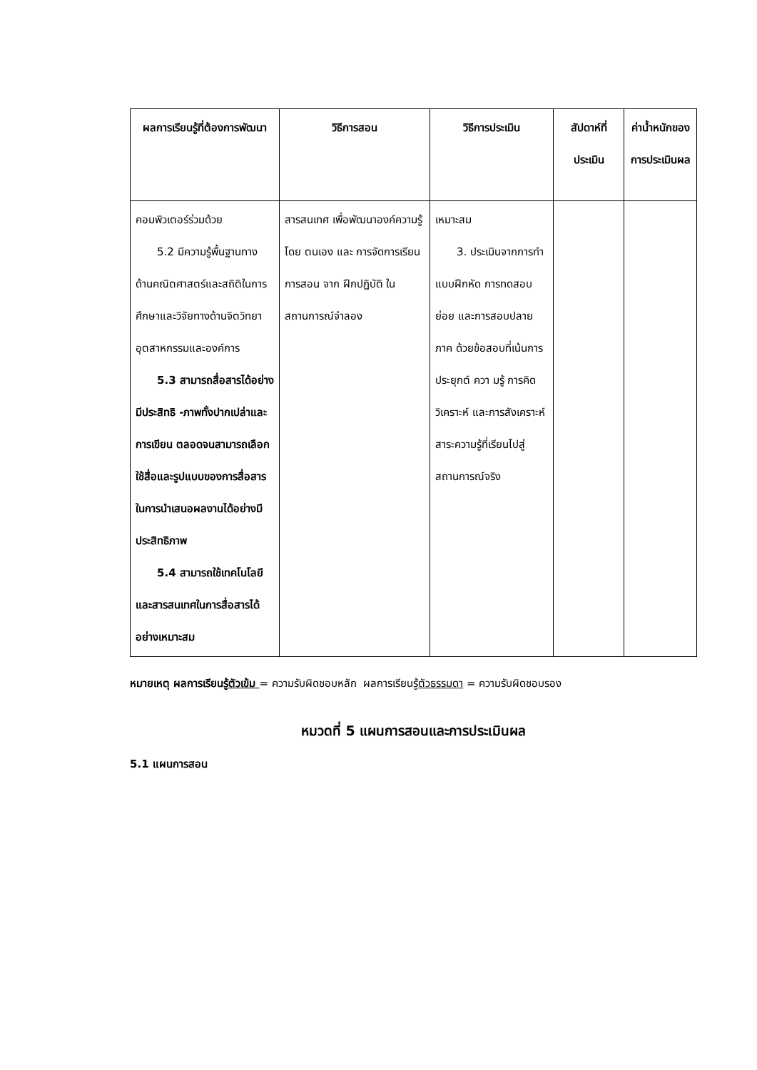| ผลการเรียนรู้ที่ต้องการพัฒนา | วิธีการสอน | วิธีการประเมิน | สัปดาห์ที่ประเมิน | ค่าน้ำหนักของการประเมินผล |
| --- | --- | --- | --- | --- |
| คอมพิวเตอร์ร่วมด้วย 5.2 มีความรู้พื้นฐาน ทางด้านคณิตศาสตร์และสถิติในการศึกษาและวิจัยทางด้านจิตวิทยาอุตสาหกรรมและองค์การ 5.3 สามารถสื่อสาร ได้อย่างมีประสิทธิ -ภาพทั้งปากเปล่าและการเขียน ตลอดจนสามารถเลือกใช้สื่อและรูปแบบของการสื่อสารในการนำเสนอผลงานได้อย่างมีประสิทธิภาพ 5.4 สามารถใช้ เทคโนโลยีและสารสนเทศในการสื่อสารได้อย่างเหมาะสม | สารสนเทศ เพื่อพัฒนาองค์ความรู้โดย ตนเอง และ การจัดการเรียนการสอน จาก ฝึกปฏิบัติ ใน สถานการณ์จำลอง | เหมาะสม 3. ประเมินจาก การทำแบบฝึกหัด การทดสอบย่อย และการสอบปลายภาค ด้วยข้อสอบที่เน้นการประยุกต์ ควา มรู้ การคิดวิเคราะห์ และการสังเคราะห์สาระความรู้ที่เรียนไปสู่สถานการณ์จริง | | |
หมายเหตุ ผลการเรียนรู้ตัวเข้ม = ความรับผิดชอบหลัก ผลการเรียนรู้ตัวธรรมดา = ความรับผิดชอบรอง
หมวดที่ 5 แผนการสอนและการประเมินผล
5.1 แผนการสอน